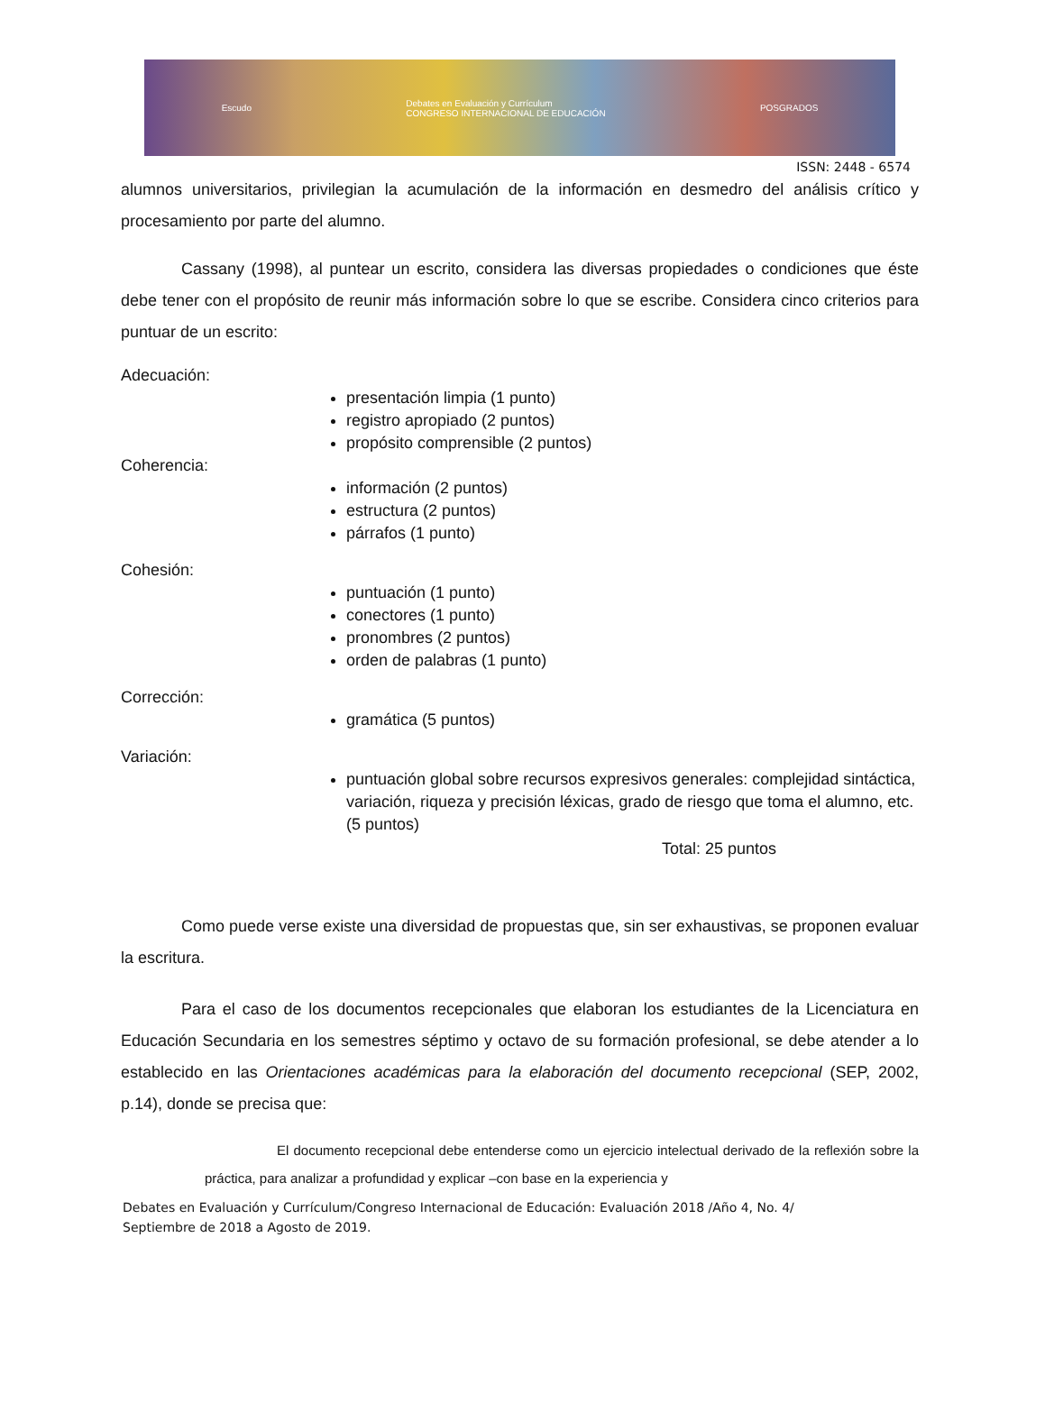Escudo Debates en Evaluación y Currículum
CONGRESO INTERNACIONAL DE EDUCACIÓN POSGRADOS
ISSN: 2448 - 6574
alumnos universitarios, privilegian la acumulación de la información en desmedro del análisis crítico y procesamiento por parte del alumno.
Cassany (1998), al puntear un escrito, considera las diversas propiedades o condiciones que éste debe tener con el propósito de reunir más información sobre lo que se escribe. Considera cinco criterios para puntuar de un escrito:
Adecuación:
presentación limpia (1 punto)
registro apropiado (2 puntos)
propósito comprensible (2 puntos)
Coherencia:
información (2 puntos)
estructura (2 puntos)
párrafos (1 punto)
Cohesión:
puntuación (1 punto)
conectores (1 punto)
pronombres (2 puntos)
orden de palabras (1 punto)
Corrección:
gramática (5 puntos)
Variación:
puntuación global sobre recursos expresivos generales: complejidad sintáctica, variación, riqueza y precisión léxicas, grado de riesgo que toma el alumno, etc. (5 puntos)
Total: 25 puntos
Como puede verse existe una diversidad de propuestas que, sin ser exhaustivas, se proponen evaluar la escritura.
Para el caso de los documentos recepcionales que elaboran los estudiantes de la Licenciatura en Educación Secundaria en los semestres séptimo y octavo de su formación profesional, se debe atender a lo establecido en las Orientaciones académicas para la elaboración del documento recepcional (SEP, 2002, p.14), donde se precisa que:
El documento recepcional debe entenderse como un ejercicio intelectual derivado de la reflexión sobre la práctica, para analizar a profundidad y explicar –con base en la experiencia y
Debates en Evaluación y Currículum/Congreso Internacional de Educación: Evaluación 2018 /Año 4, No. 4/ Septiembre de 2018 a Agosto de 2019.